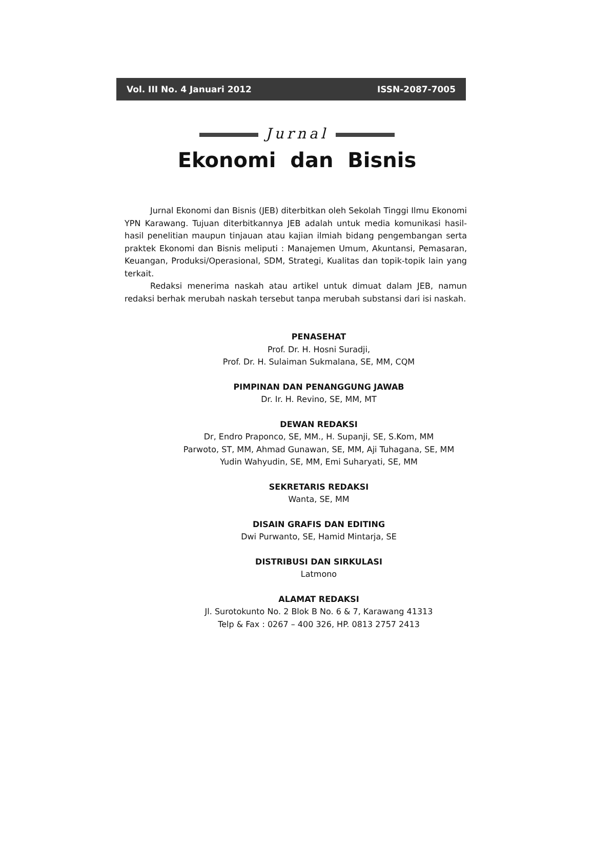Vol. III No. 4 Januari 2012 ISSN-2087-7005
Jurnal
Ekonomi dan Bisnis
Jurnal Ekonomi dan Bisnis (JEB) diterbitkan oleh Sekolah Tinggi Ilmu Ekonomi YPN Karawang. Tujuan diterbitkannya JEB adalah untuk media komunikasi hasil-hasil penelitian maupun tinjauan atau kajian ilmiah bidang pengembangan serta praktek Ekonomi dan Bisnis meliputi : Manajemen Umum, Akuntansi, Pemasaran, Keuangan, Produksi/Operasional, SDM, Strategi, Kualitas dan topik-topik lain yang terkait.
Redaksi menerima naskah atau artikel untuk dimuat dalam JEB, namun redaksi berhak merubah naskah tersebut tanpa merubah substansi dari isi naskah.
PENASEHAT
Prof. Dr. H. Hosni Suradji,
Prof. Dr. H. Sulaiman Sukmalana, SE, MM, CQM
PIMPINAN DAN PENANGGUNG JAWAB
Dr. Ir. H. Revino, SE, MM, MT
DEWAN REDAKSI
Dr, Endro Praponco, SE, MM., H. Supanji, SE, S.Kom, MM
Parwoto, ST, MM, Ahmad Gunawan, SE, MM, Aji Tuhagana, SE, MM
Yudin Wahyudin, SE, MM, Emi Suharyati, SE, MM
SEKRETARIS REDAKSI
Wanta, SE, MM
DISAIN GRAFIS DAN EDITING
Dwi Purwanto, SE, Hamid Mintarja, SE
DISTRIBUSI DAN SIRKULASI
Latmono
ALAMAT REDAKSI
Jl. Surotokunto No. 2 Blok B No. 6 & 7, Karawang 41313
Telp & Fax : 0267 – 400 326, HP. 0813 2757 2413